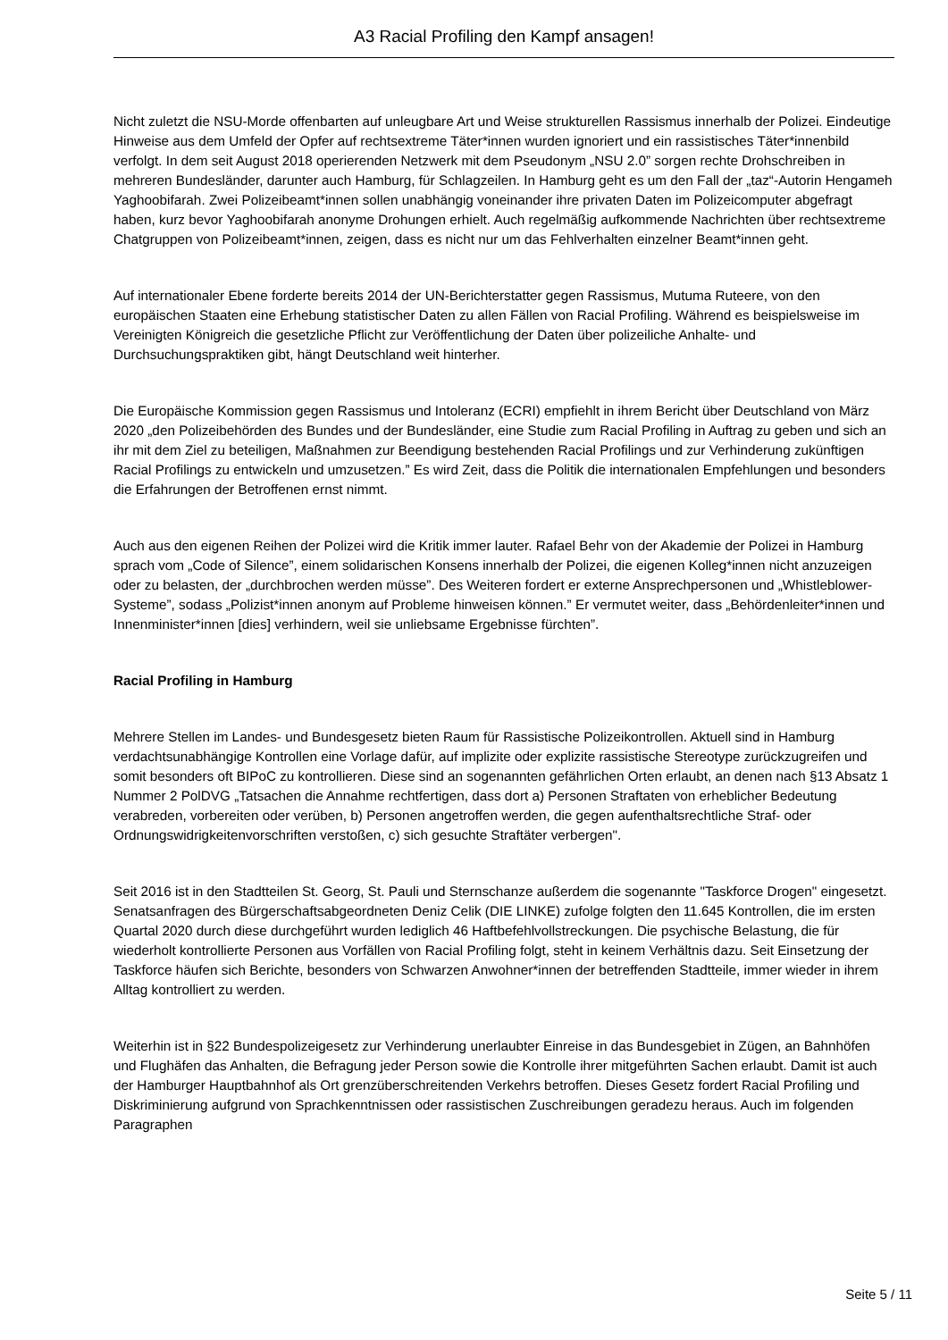A3 Racial Profiling den Kampf ansagen!
Nicht zuletzt die NSU-Morde offenbarten auf unleugbare Art und Weise strukturellen Rassismus innerhalb der Polizei. Eindeutige Hinweise aus dem Umfeld der Opfer auf rechtsextreme Täter*innen wurden ignoriert und ein rassistisches Täter*innenbild verfolgt. In dem seit August 2018 operierenden Netzwerk mit dem Pseudonym „NSU 2.0” sorgen rechte Drohschreiben in mehreren Bundesländer, darunter auch Hamburg, für Schlagzeilen. In Hamburg geht es um den Fall der „taz“-Autorin Hengameh Yaghoobifarah. Zwei Polizeibeamt*innen sollen unabhängig voneinander ihre privaten Daten im Polizeicomputer abgefragt haben, kurz bevor Yaghoobifarah anonyme Drohungen erhielt. Auch regelmäßig aufkommende Nachrichten über rechtsextreme Chatgruppen von Polizeibeamt*innen, zeigen, dass es nicht nur um das Fehlverhalten einzelner Beamt*innen geht.
Auf internationaler Ebene forderte bereits 2014 der UN-Berichterstatter gegen Rassismus, Mutuma Ruteere, von den europäischen Staaten eine Erhebung statistischer Daten zu allen Fällen von Racial Profiling. Während es beispielsweise im Vereinigten Königreich die gesetzliche Pflicht zur Veröffentlichung der Daten über polizeiliche Anhalte- und Durchsuchungspraktiken gibt, hängt Deutschland weit hinterher.
Die Europäische Kommission gegen Rassismus und Intoleranz (ECRI) empfiehlt in ihrem Bericht über Deutschland von März 2020 „den Polizeibehörden des Bundes und der Bundesländer, eine Studie zum Racial Profiling in Auftrag zu geben und sich an ihr mit dem Ziel zu beteiligen, Maßnahmen zur Beendigung bestehenden Racial Profilings und zur Verhinderung zukünftigen Racial Profilings zu entwickeln und umzusetzen.” Es wird Zeit, dass die Politik die internationalen Empfehlungen und besonders die Erfahrungen der Betroffenen ernst nimmt.
Auch aus den eigenen Reihen der Polizei wird die Kritik immer lauter. Rafael Behr von der Akademie der Polizei in Hamburg sprach vom „Code of Silence”, einem solidarischen Konsens innerhalb der Polizei, die eigenen Kolleg*innen nicht anzuzeigen oder zu belasten, der „durchbrochen werden müsse”. Des Weiteren fordert er externe Ansprechpersonen und „Whistleblower-Systeme”, sodass „Polizist*innen anonym auf Probleme hinweisen können.” Er vermutet weiter, dass „Behördenleiter*innen und Innenminister*innen [dies] verhindern, weil sie unliebsame Ergebnisse fürchten”.
Racial Profiling in Hamburg
Mehrere Stellen im Landes- und Bundesgesetz bieten Raum für Rassistische Polizeikontrollen. Aktuell sind in Hamburg verdachtsunabhängige Kontrollen eine Vorlage dafür, auf implizite oder explizite rassistische Stereotype zurückzugreifen und somit besonders oft BIPoC zu kontrollieren. Diese sind an sogenannten gefährlichen Orten erlaubt, an denen nach §13 Absatz 1 Nummer 2 PolDVG „Tatsachen die Annahme rechtfertigen, dass dort a) Personen Straftaten von erheblicher Bedeutung verabreden, vorbereiten oder verüben, b) Personen angetroffen werden, die gegen aufenthaltsrechtliche Straf- oder Ordnungswidrigkeitenvorschriften verstoßen, c) sich gesuchte Straftäter verbergen".
Seit 2016 ist in den Stadtteilen St. Georg, St. Pauli und Sternschanze außerdem die sogenannte "Taskforce Drogen" eingesetzt. Senatsanfragen des Bürgerschaftsabgeordneten Deniz Celik (DIE LINKE) zufolge folgten den 11.645 Kontrollen, die im ersten Quartal 2020 durch diese durchgeführt wurden lediglich 46 Haftbefehlvollstreckungen. Die psychische Belastung, die für wiederholt kontrollierte Personen aus Vorfällen von Racial Profiling folgt, steht in keinem Verhältnis dazu. Seit Einsetzung der Taskforce häufen sich Berichte, besonders von Schwarzen Anwohner*innen der betreffenden Stadtteile, immer wieder in ihrem Alltag kontrolliert zu werden.
Weiterhin ist in §22 Bundespolizeigesetz zur Verhinderung unerlaubter Einreise in das Bundesgebiet in Zügen, an Bahnhöfen und Flughäfen das Anhalten, die Befragung jeder Person sowie die Kontrolle ihrer mitgeführten Sachen erlaubt. Damit ist auch der Hamburger Hauptbahnhof als Ort grenzüberschreitenden Verkehrs betroffen. Dieses Gesetz fordert Racial Profiling und Diskriminierung aufgrund von Sprachkenntnissen oder rassistischen Zuschreibungen geradezu heraus. Auch im folgenden Paragraphen
Seite 5 / 11